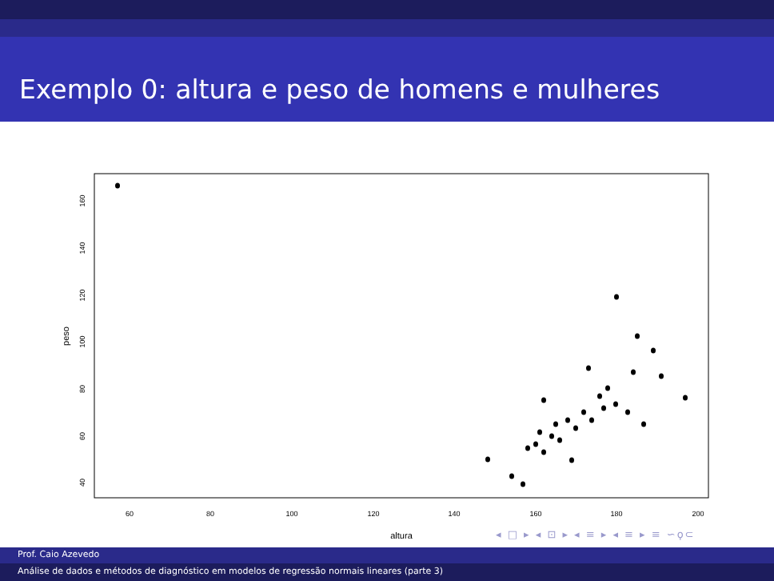Exemplo 0: altura e peso de homens e mulheres
60
80
100
120
140
160
180
200
altura
40
60
80
100
120
140
160
peso
◂ □ ▸ ◂ ⊡ ▸ ◂ ≡ ▸ ◂ ≡ ▸ ≡ ∽ϙ⊂
Prof. Caio Azevedo
Análise de dados e métodos de diagnóstico em modelos de regressão normais lineares (parte 3)